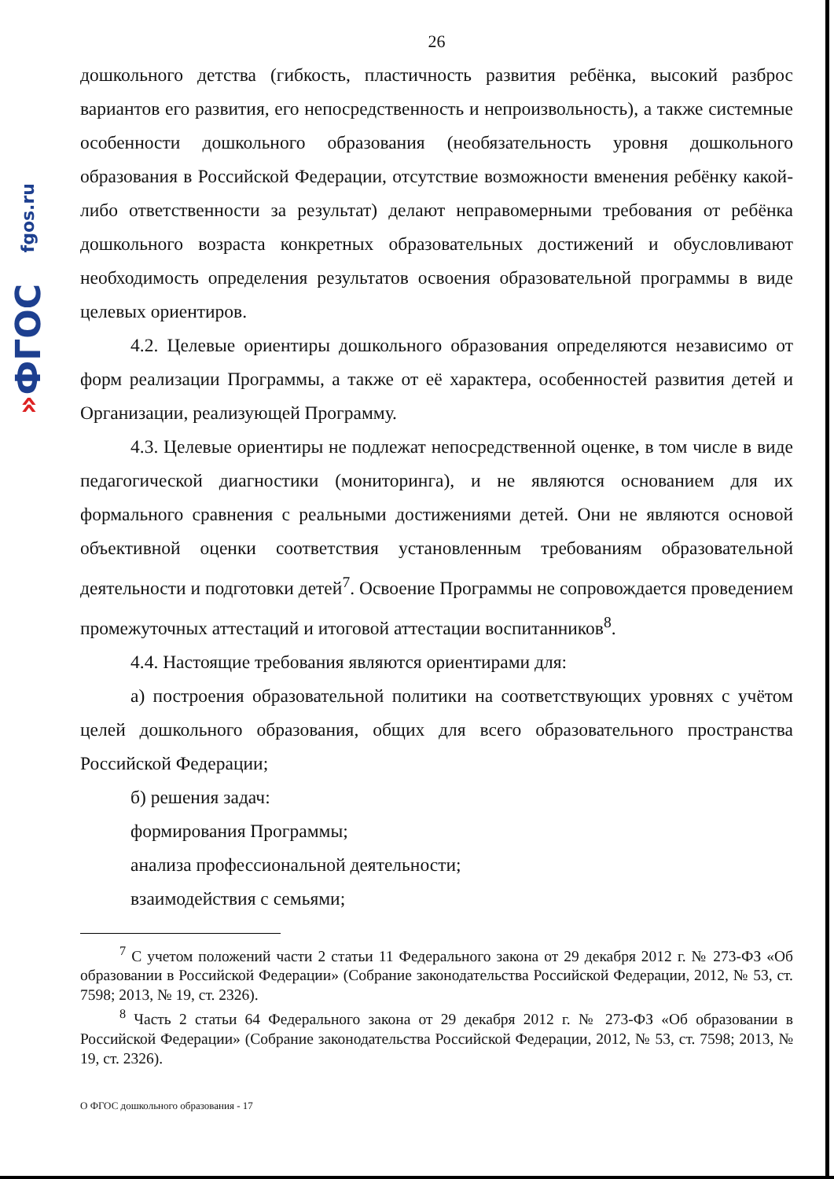fgos.ru
ФГОС
»
26
дошкольного детства (гибкость, пластичность развития ребёнка, высокий разброс вариантов его развития, его непосредственность и непроизвольность), а также системные особенности дошкольного образования (необязательность уровня дошкольного образования в Российской Федерации, отсутствие возможности вменения ребёнку какой-либо ответственности за результат) делают неправомерными требования от ребёнка дошкольного возраста конкретных образовательных достижений и обусловливают необходимость определения результатов освоения образовательной программы в виде целевых ориентиров.
4.2. Целевые ориентиры дошкольного образования определяются независимо от форм реализации Программы, а также от её характера, особенностей развития детей и Организации, реализующей Программу.
4.3. Целевые ориентиры не подлежат непосредственной оценке, в том числе в виде педагогической диагностики (мониторинга), и не являются основанием для их формального сравнения с реальными достижениями детей. Они не являются основой объективной оценки соответствия установленным требованиям образовательной деятельности и подготовки детей<sup>7</sup>. Освоение Программы не сопровождается проведением промежуточных аттестаций и итоговой аттестации воспитанников<sup>8</sup>.
4.4. Настоящие требования являются ориентирами для:
а) построения образовательной политики на соответствующих уровнях с учётом целей дошкольного образования, общих для всего образовательного пространства Российской Федерации;
б) решения задач:
формирования Программы;
анализа профессиональной деятельности;
взаимодействия с семьями;
<sup>7</sup> С учетом положений части 2 статьи 11 Федерального закона от 29 декабря 2012 г. № 273-ФЗ «Об образовании в Российской Федерации» (Собрание законодательства Российской Федерации, 2012, № 53, ст. 7598; 2013, № 19, ст. 2326).
<sup>8</sup> Часть 2 статьи 64 Федерального закона от 29 декабря 2012 г. № 273-ФЗ «Об образовании в Российской Федерации» (Собрание законодательства Российской Федерации, 2012, № 53, ст. 7598; 2013, № 19, ст. 2326).
О ФГОС дошкольного образования - 17